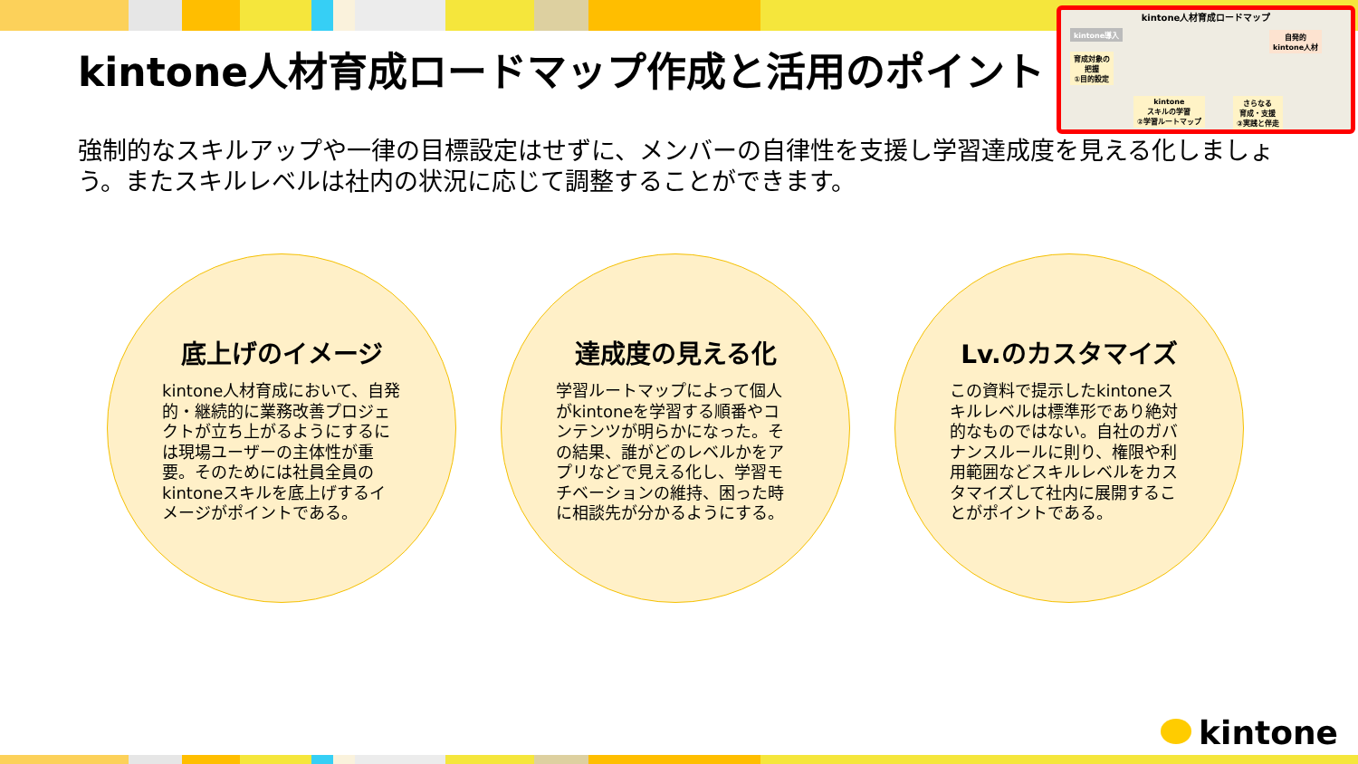kintone人材育成ロードマップ作成と活用のポイント
kintone人材育成ロードマップ
kintone導入
自発的
kintone人材
育成対象の
把握
①目的設定
kintone
スキルの学習
②学習ルートマップ
さらなる
育成・支援
③実践と伴走
強制的なスキルアップや一律の目標設定はせずに、メンバーの自律性を支援し学習達成度を見える化しましょう。またスキルレベルは社内の状況に応じて調整することができます。
底上げのイメージ
kintone人材育成において、自発的・継続的に業務改善プロジェクトが立ち上がるようにするには現場ユーザーの主体性が重要。そのためには社員全員のkintoneスキルを底上げするイメージがポイントである。
達成度の見える化
学習ルートマップによって個人がkintoneを学習する順番やコンテンツが明らかになった。その結果、誰がどのレベルかをアプリなどで見える化し、学習モチベーションの維持、困った時に相談先が分かるようにする。
Lv.のカスタマイズ
この資料で提示したkintoneスキルレベルは標準形であり絶対的なものではない。自社のガバナンスルールに則り、権限や利用範囲などスキルレベルをカスタマイズして社内に展開することがポイントである。
kintone